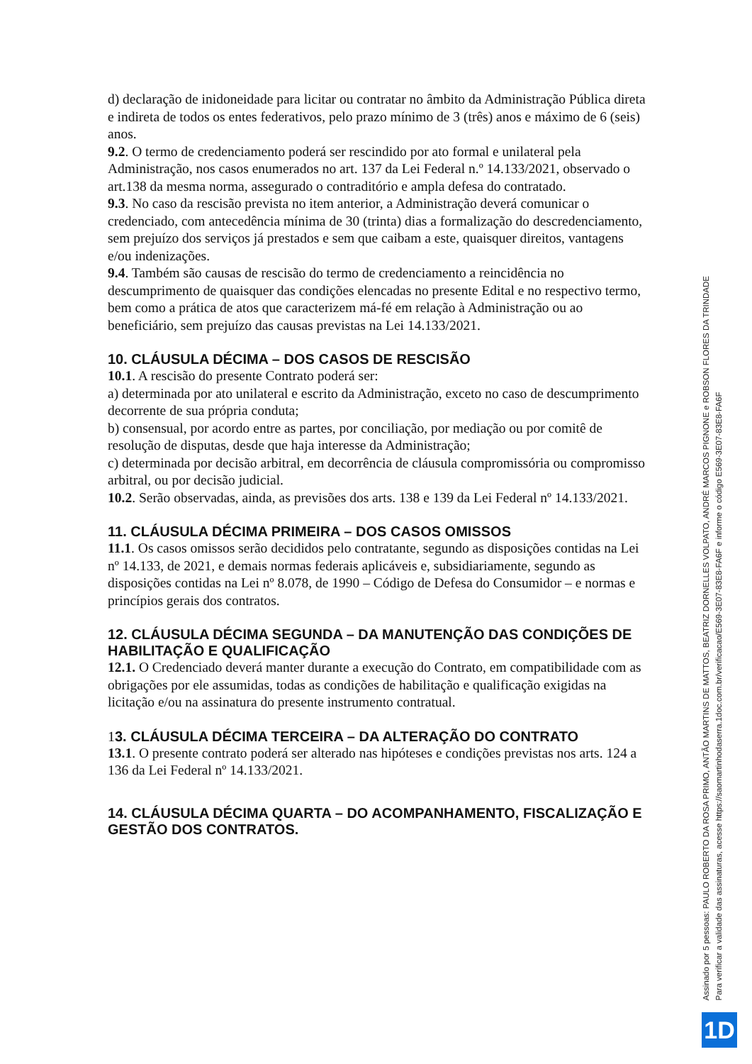d) declaração de inidoneidade para licitar ou contratar no âmbito da Administração Pública direta e indireta de todos os entes federativos, pelo prazo mínimo de 3 (três) anos e máximo de 6 (seis) anos.
9.2. O termo de credenciamento poderá ser rescindido por ato formal e unilateral pela Administração, nos casos enumerados no art. 137 da Lei Federal n.º 14.133/2021, observado o art.138 da mesma norma, assegurado o contraditório e ampla defesa do contratado.
9.3. No caso da rescisão prevista no item anterior, a Administração deverá comunicar o credenciado, com antecedência mínima de 30 (trinta) dias a formalização do descredenciamento, sem prejuízo dos serviços já prestados e sem que caibam a este, quaisquer direitos, vantagens e/ou indenizações.
9.4. Também são causas de rescisão do termo de credenciamento a reincidência no descumprimento de quaisquer das condições elencadas no presente Edital e no respectivo termo, bem como a prática de atos que caracterizem má-fé em relação à Administração ou ao beneficiário, sem prejuízo das causas previstas na Lei 14.133/2021.
10. CLÁUSULA DÉCIMA – DOS CASOS DE RESCISÃO
10.1. A rescisão do presente Contrato poderá ser:
a) determinada por ato unilateral e escrito da Administração, exceto no caso de descumprimento decorrente de sua própria conduta;
b) consensual, por acordo entre as partes, por conciliação, por mediação ou por comitê de resolução de disputas, desde que haja interesse da Administração;
c) determinada por decisão arbitral, em decorrência de cláusula compromissória ou compromisso arbitral, ou por decisão judicial.
10.2. Serão observadas, ainda, as previsões dos arts. 138 e 139 da Lei Federal nº 14.133/2021.
11. CLÁUSULA DÉCIMA PRIMEIRA – DOS CASOS OMISSOS
11.1. Os casos omissos serão decididos pelo contratante, segundo as disposições contidas na Lei nº 14.133, de 2021, e demais normas federais aplicáveis e, subsidiariamente, segundo as disposições contidas na Lei nº 8.078, de 1990 – Código de Defesa do Consumidor – e normas e princípios gerais dos contratos.
12. CLÁUSULA DÉCIMA SEGUNDA – DA MANUTENÇÃO DAS CONDIÇÕES DE
HABILITAÇÃO E QUALIFICAÇÃO
12.1. O Credenciado deverá manter durante a execução do Contrato, em compatibilidade com as obrigações por ele assumidas, todas as condições de habilitação e qualificação exigidas na licitação e/ou na assinatura do presente instrumento contratual.
13. CLÁUSULA DÉCIMA TERCEIRA – DA ALTERAÇÃO DO CONTRATO
13.1. O presente contrato poderá ser alterado nas hipóteses e condições previstas nos arts. 124 a 136 da Lei Federal nº 14.133/2021.
14. CLÁUSULA DÉCIMA QUARTA – DO ACOMPANHAMENTO, FISCALIZAÇÃO E GESTÃO DOS CONTRATOS.
Assinado por 5 pessoas: PAULO ROBERTO DA ROSA PRIMO, ANTÃO MARTINS DE MATTOS, BEATRIZ DORNELLES VOLPATO, ANDRÉ MARCOS PIGNONE e ROBSON FLORES DA TRINDADE
Para verificar a validade das assinaturas, acesse https://saomartinhodaserra.1doc.com.br/verificacao/E569-3E07-83E8-FA6F e informe o código E569-3E07-83E8-FA6F
1D